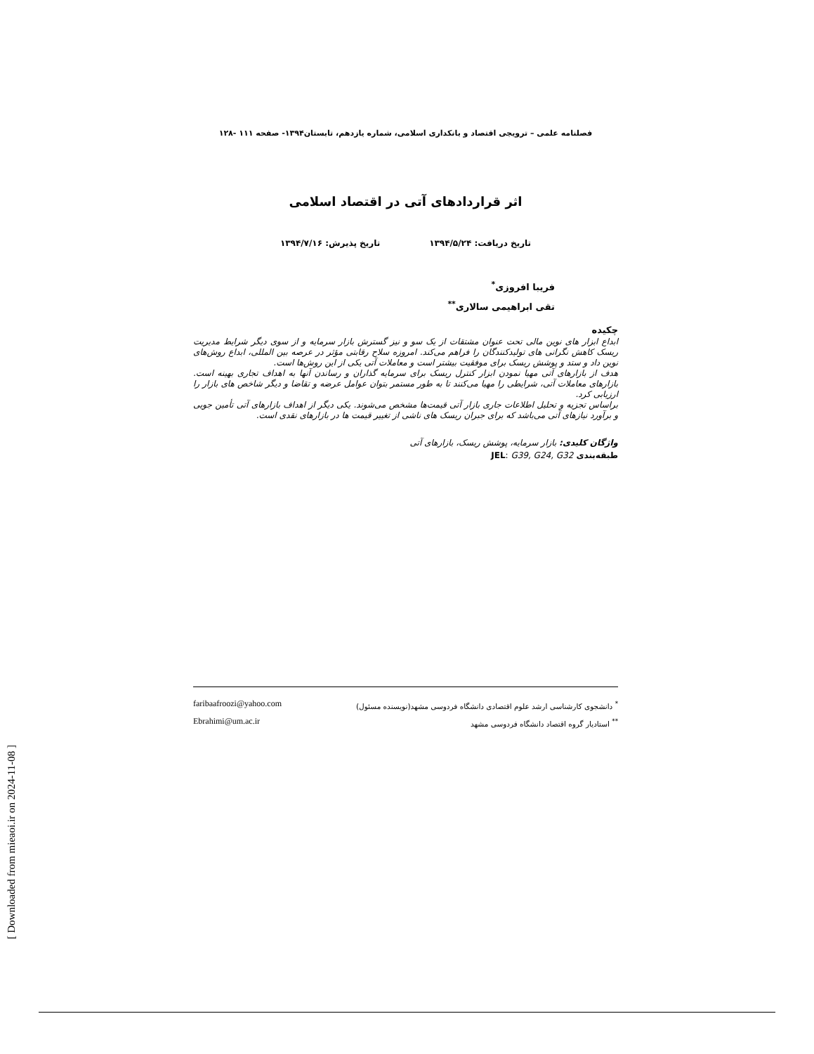[ Downloaded from mieaoi.ir on 2024-11-08 ]
فصلنامه علمی – ترویجی اقتصاد و بانکداری اسلامی، شماره یازدهم، تابستان۱۳۹۴- صفحه ۱۱۱ -۱۲۸
اثر قراردادهای آتی در اقتصاد اسلامی
تاریخ دریافت: ۱۳۹۴/۵/۲۴ تاریخ پذیرش: ۱۳۹۴/۷/۱۶
فریبا افروزی<sup>*</sup>
تقی ابراهیمی سالاری<sup>**</sup>
چکیده
ابداع ابزار های نوین مالی تحت عنوان مشتقات از یک سو و نیز گسترش بازار سرمایه و از سوی دیگر شرایط مدیریت ریسک کاهش نگرانی های تولیدکنندگان را فراهم می‌کند. امروزه سلاح رقابتی مؤثر در عرصه بین المللی، ابداع روش‌های نوین داد و ستد و پوشش ریسک برای موفقیت بیشتر است و معاملات آتی یکی از این روش‌ها است.
هدف از بازارهای آتی مهیا نمودن ابزار کنترل ریسک برای سرمایه گذاران و رساندن آنها به اهداف تجاری بهینه است. بازارهای معاملات آتی، شرایطی را مهیا می‌کنند تا به طور مستمر بتوان عوامل عرضه و تقاضا و دیگر شاخص های بازار را ارزیابی کرد.
براساس تجزیه و تحلیل اطلاعات جاری بازار آتی قیمت‌ها مشخص می‌شوند. یکی دیگر از اهداف بازارهای آتی تأمین جویی و برآورد نیازهای آتی می‌باشد که برای جبران ریسک های ناشی از تغییر قیمت ها در بازارهای نقدی است.
واژگان کلیدی: بازار سرمایه، پوشش ریسک، بازارهای آتی
طبقه‌بندی JEL: G39, G24, G32
<sup>*</sup> دانشجوی کارشناسی ارشد علوم اقتصادی دانشگاه فردوسی مشهد(نویسنده مسئول) faribaafroozi@yahoo.com
<sup>**</sup> استادیار گروه اقتصاد دانشگاه فردوسی مشهد Ebrahimi@um.ac.ir